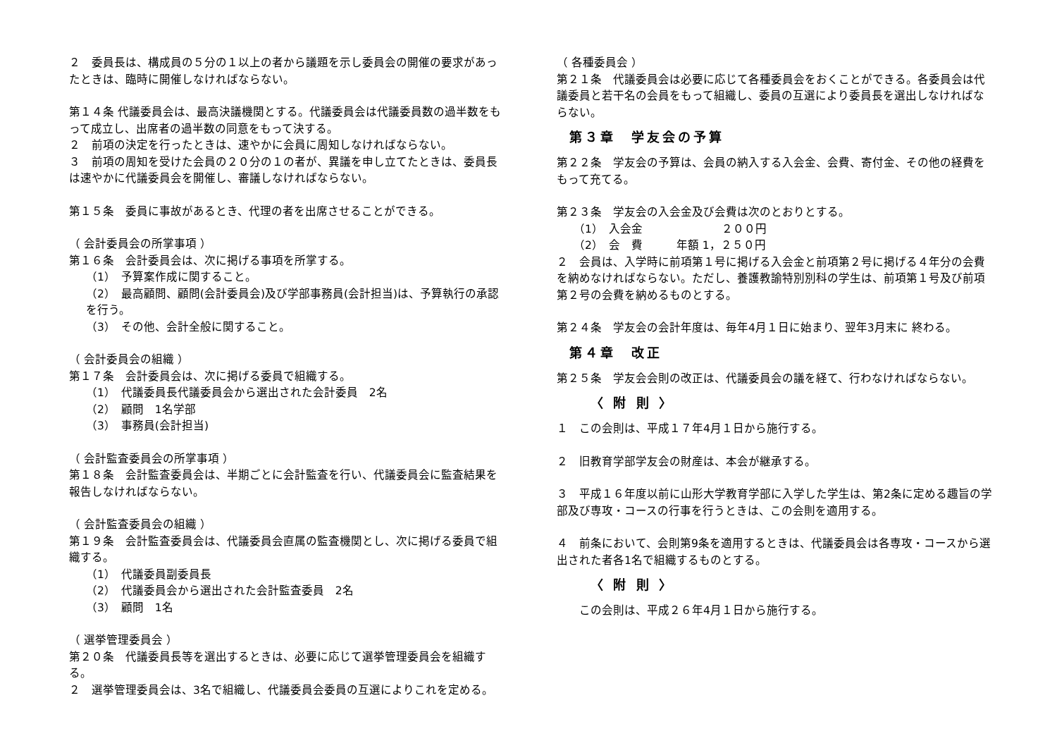２　委員長は、構成員の５分の１以上の者から議題を示し委員会の開催の要求があったときは、臨時に開催しなければならない。
第１４条 代議委員会は、最高決議機関とする。代議委員会は代議委員数の過半数をもって成立し、出席者の過半数の同意をもって決する。
２　前項の決定を行ったときは、速やかに会員に周知しなければならない。
３　前項の周知を受けた会員の２０分の１の者が、異議を申し立てたときは、委員長は速やかに代議委員会を開催し、審議しなければならない。
第１５条　委員に事故があるとき、代理の者を出席させることができる。
（ 会計委員会の所掌事項 ）
第１６条　会計委員会は、次に掲げる事項を所掌する。
（1）　予算案作成に関すること。
（2）　最高顧問、顧問(会計委員会)及び学部事務員(会計担当)は、予算執行の承認を行う。
（3）　その他、会計全般に関すること。
（ 会計委員会の組織 ）
第１７条　会計委員会は、次に掲げる委員で組織する。
（1）　代議委員長代議委員会から選出された会計委員　2名
（2）　顧問　1名学部
（3）　事務員(会計担当)
（ 会計監査委員会の所掌事項 ）
第１８条　会計監査委員会は、半期ごとに会計監査を行い、代議委員会に監査結果を報告しなければならない。
（ 会計監査委員会の組織 ）
第１９条　会計監査委員会は、代議委員会直属の監査機関とし、次に掲げる委員で組織する。
（1）　代議委員副委員長
（2）　代議委員会から選出された会計監査委員　2名
（3）　顧問　1名
（ 選挙管理委員会 ）
第２０条　代議委員長等を選出するときは、必要に応じて選挙管理委員会を組織する。
２　選挙管理委員会は、3名で組織し、代議委員会委員の互選によりこれを定める。
（ 各種委員会 ）
第２１条　代議委員会は必要に応じて各種委員会をおくことができる。各委員会は代議委員と若干名の会員をもって組織し、委員の互選により委員長を選出しなければならない。
第３章　学友会の予算
第２２条　学友会の予算は、会員の納入する入会金、会費、寄付金、その他の経費をもって充てる。
第２３条　学友会の入会金及び会費は次のとおりとする。
（1）　入会金　　　　　　　２００円
（2）　会　費　　　年額 1，２５０円
２　会員は、入学時に前項第１号に掲げる入会金と前項第２号に掲げる４年分の会費を納めなければならない。ただし、養護教諭特別別科の学生は、前項第１号及び前項第２号の会費を納めるものとする。
第２４条　学友会の会計年度は、毎年4月１日に始まり、翌年3月末に 終わる。
第４章　改正
第２５条　学友会会則の改正は、代議委員会の議を経て、行わなければならない。
〈 附 則 〉
１　この会則は、平成１７年4月１日から施行する。
２　旧教育学部学友会の財産は、本会が継承する。
３　平成１６年度以前に山形大学教育学部に入学した学生は、第2条に定める趣旨の学部及び専攻・コースの行事を行うときは、この会則を適用する。
４　前条において、会則第9条を適用するときは、代議委員会は各専攻・コースから選出された者各1名で組織するものとする。
〈 附 則 〉
この会則は、平成２６年4月１日から施行する。